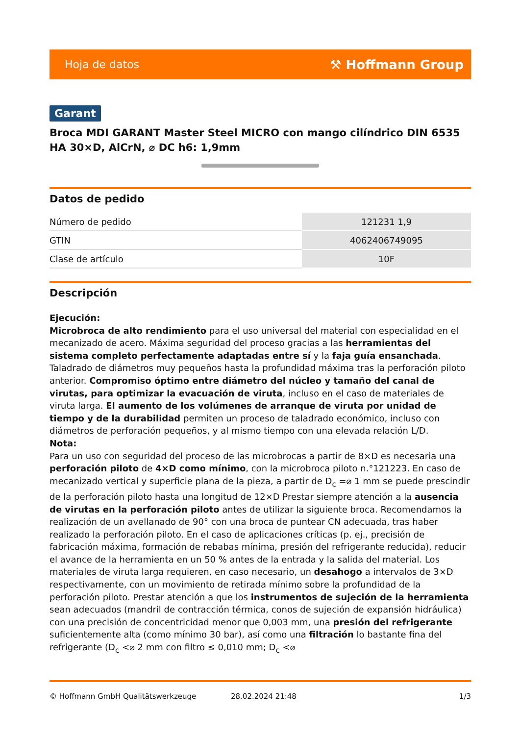Hoja de datos ⚒ Hoffmann Group
Garant
Broca MDI GARANT Master Steel MICRO con mango cilíndrico DIN 6535 HA 30×D, AlCrN, ⌀ DC h6: 1,9mm
Datos de pedido
| Número de pedido | 121231 1,9 |
| GTIN | 4062406749095 |
| Clase de artículo | 10F |
Descripción
Ejecución:
Microbroca de alto rendimiento para el uso universal del material con especialidad en el mecanizado de acero. Máxima seguridad del proceso gracias a las herramientas del sistema completo perfectamente adaptadas entre sí y la faja guía ensanchada. Taladrado de diámetros muy pequeños hasta la profundidad máxima tras la perforación piloto anterior. Compromiso óptimo entre diámetro del núcleo y tamaño del canal de virutas, para optimizar la evacuación de viruta, incluso en el caso de materiales de viruta larga. El aumento de los volúmenes de arranque de viruta por unidad de tiempo y de la durabilidad permiten un proceso de taladrado económico, incluso con diámetros de perforación pequeños, y al mismo tiempo con una elevada relación L/D.
Nota:
Para un uso con seguridad del proceso de las microbrocas a partir de 8×D es necesaria una perforación piloto de 4×D como mínimo, con la microbroca piloto n.°121223. En caso de mecanizado vertical y superficie plana de la pieza, a partir de D<sub>c</sub> =⌀ 1 mm se puede prescindir de la perforación piloto hasta una longitud de 12×D Prestar siempre atención a la ausencia de virutas en la perforación piloto antes de utilizar la siguiente broca. Recomendamos la realización de un avellanado de 90° con una broca de puntear CN adecuada, tras haber realizado la perforación piloto. En el caso de aplicaciones críticas (p. ej., precisión de fabricación máxima, formación de rebabas mínima, presión del refrigerante reducida), reducir el avance de la herramienta en un 50 % antes de la entrada y la salida del material. Los materiales de viruta larga requieren, en caso necesario, un desahogo a intervalos de 3×D respectivamente, con un movimiento de retirada mínimo sobre la profundidad de la perforación piloto. Prestar atención a que los instrumentos de sujeción de la herramienta sean adecuados (mandril de contracción térmica, conos de sujeción de expansión hidráulica) con una precisión de concentricidad menor que 0,003 mm, una presión del refrigerante suficientemente alta (como mínimo 30 bar), así como una filtración lo bastante fina del refrigerante (D<sub>c</sub> <⌀ 2 mm con filtro ≤ 0,010 mm; D<sub>c</sub> <⌀
© Hoffmann GmbH Qualitätswerkzeuge 28.02.2024 21:48 1/3